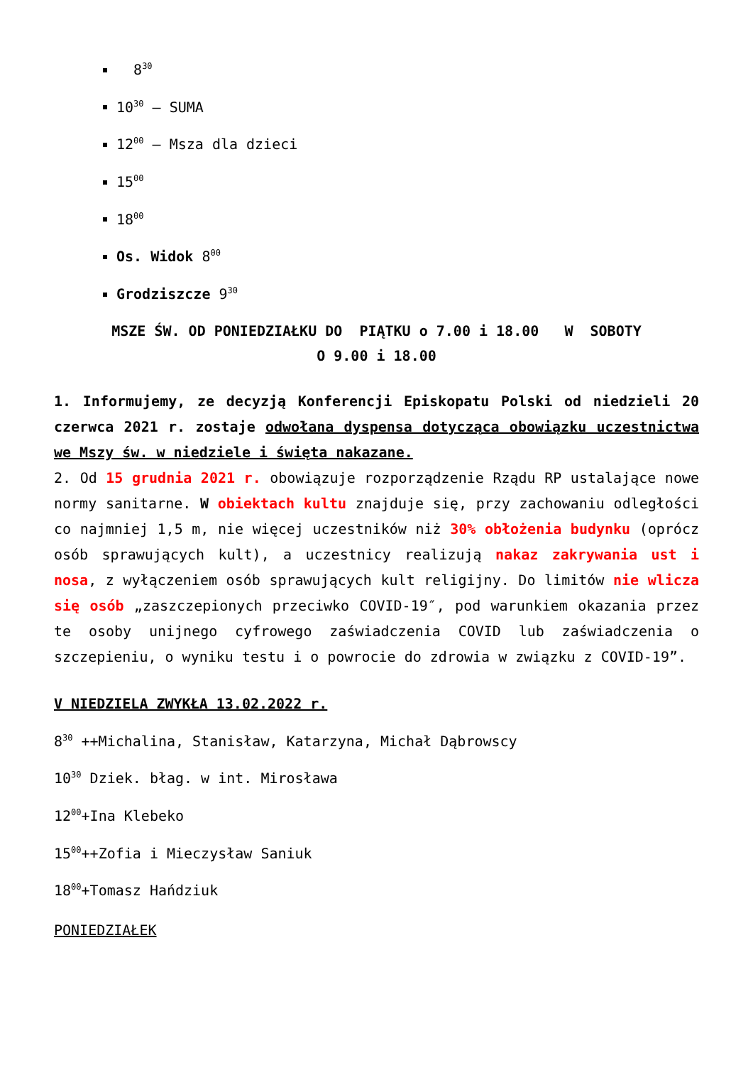8<sup>30</sup>
10<sup>30</sup> – SUMA
12<sup>00</sup> – Msza dla dzieci
15<sup>00</sup>
18<sup>00</sup>
Os. Widok 8<sup>00</sup>
Grodziszcze 9<sup>30</sup>
MSZE ŚW. OD PONIEDZIAŁKU DO PIĄTKU o 7.00 i 18.00 W SOBOTY
O 9.00 i 18.00
1. Informujemy, ze decyzją Konferencji Episkopatu Polski od niedzieli 20 czerwca 2021 r. zostaje odwołana dyspensa dotycząca obowiązku uczestnictwa we Mszy św. w niedziele i święta nakazane.
2. Od 15 grudnia 2021 r. obowiązuje rozporządzenie Rządu RP ustalające nowe normy sanitarne. W obiektach kultu znajduje się, przy zachowaniu odległości co najmniej 1,5 m, nie więcej uczestników niż 30% obłożenia budynku (oprócz osób sprawujących kult), a uczestnicy realizują nakaz zakrywania ust i nosa, z wyłączeniem osób sprawujących kult religijny. Do limitów nie wlicza się osób „zaszczepionych przeciwko COVID-19″, pod warunkiem okazania przez te osoby unijnego cyfrowego zaświadczenia COVID lub zaświadczenia o szczepieniu, o wyniku testu i o powrocie do zdrowia w związku z COVID-19”.
V NIEDZIELA ZWYKŁA 13.02.2022 r.
8<sup>30</sup> ++Michalina, Stanisław, Katarzyna, Michał Dąbrowscy
10<sup>30</sup> Dziek. błag. w int. Mirosława
12<sup>00</sup>+Ina Klebeko
15<sup>00</sup>++Zofia i Mieczysław Saniuk
18<sup>00</sup>+Tomasz Hańdziuk
PONIEDZIAŁEK